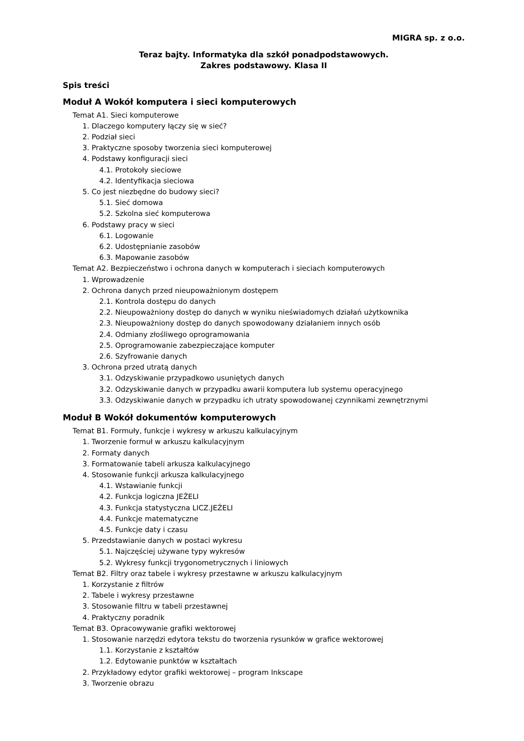MIGRA sp. z o.o.
Teraz bajty. Informatyka dla szkół ponadpodstawowych.
Zakres podstawowy. Klasa II
Spis treści
Moduł A Wokół komputera i sieci komputerowych
Temat A1. Sieci komputerowe
1. Dlaczego komputery łączy się w sieć?
2. Podział sieci
3. Praktyczne sposoby tworzenia sieci komputerowej
4. Podstawy konfiguracji sieci
4.1. Protokoły sieciowe
4.2. Identyfikacja sieciowa
5. Co jest niezbędne do budowy sieci?
5.1. Sieć domowa
5.2. Szkolna sieć komputerowa
6. Podstawy pracy w sieci
6.1. Logowanie
6.2. Udostępnianie zasobów
6.3. Mapowanie zasobów
Temat A2. Bezpieczeństwo i ochrona danych w komputerach i sieciach komputerowych
1. Wprowadzenie
2. Ochrona danych przed nieupoważnionym dostępem
2.1. Kontrola dostępu do danych
2.2. Nieupoważniony dostęp do danych w wyniku nieświadomych działań użytkownika
2.3. Nieupoważniony dostęp do danych spowodowany działaniem innych osób
2.4. Odmiany złośliwego oprogramowania
2.5. Oprogramowanie zabezpieczające komputer
2.6. Szyfrowanie danych
3. Ochrona przed utratą danych
3.1. Odzyskiwanie przypadkowo usuniętych danych
3.2. Odzyskiwanie danych w przypadku awarii komputera lub systemu operacyjnego
3.3. Odzyskiwanie danych w przypadku ich utraty spowodowanej czynnikami zewnętrznymi
Moduł B Wokół dokumentów komputerowych
Temat B1. Formuły, funkcje i wykresy w arkuszu kalkulacyjnym
1. Tworzenie formuł w arkuszu kalkulacyjnym
2. Formaty danych
3. Formatowanie tabeli arkusza kalkulacyjnego
4. Stosowanie funkcji arkusza kalkulacyjnego
4.1. Wstawianie funkcji
4.2. Funkcja logiczna JEŻELI
4.3. Funkcja statystyczna LICZ.JEŻELI
4.4. Funkcje matematyczne
4.5. Funkcje daty i czasu
5. Przedstawianie danych w postaci wykresu
5.1. Najczęściej używane typy wykresów
5.2. Wykresy funkcji trygonometrycznych i liniowych
Temat B2. Filtry oraz tabele i wykresy przestawne w arkuszu kalkulacyjnym
1. Korzystanie z filtrów
2. Tabele i wykresy przestawne
3. Stosowanie filtru w tabeli przestawnej
4. Praktyczny poradnik
Temat B3. Opracowywanie grafiki wektorowej
1. Stosowanie narzędzi edytora tekstu do tworzenia rysunków w grafice wektorowej
1.1. Korzystanie z kształtów
1.2. Edytowanie punktów w kształtach
2. Przykładowy edytor grafiki wektorowej – program Inkscape
3. Tworzenie obrazu